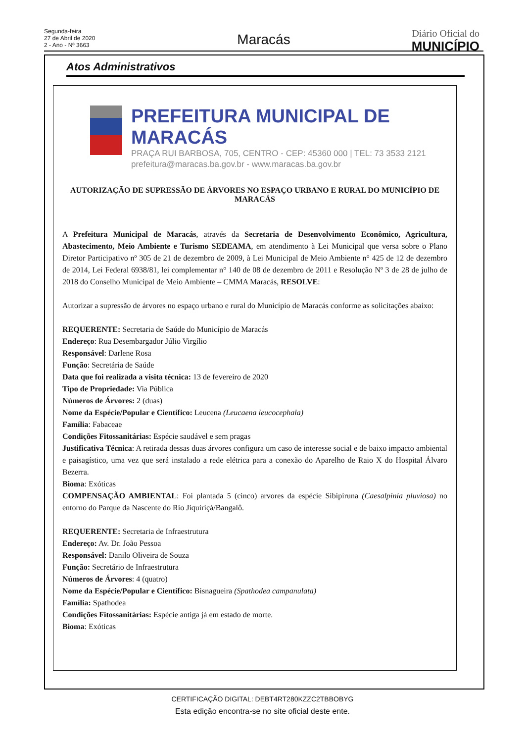Segunda-feira
27 de Abril de 2020
2 - Ano - Nº 3663
Maracás Diário Oficial do
MUNICÍPIO
Atos Administrativos
PREFEITURA MUNICIPAL DE MARACÁS
PRAÇA RUI BARBOSA, 705, CENTRO - CEP: 45360 000 | TEL: 73 3533 2121
prefeitura@maracas.ba.gov.br - www.maracas.ba.gov.br
AUTORIZAÇÃO DE SUPRESSÃO DE ÁRVORES NO ESPAÇO URBANO E RURAL DO MUNICÍPIO DE MARACÁS
A Prefeitura Municipal de Maracás, através da Secretaria de Desenvolvimento Econômico, Agricultura, Abastecimento, Meio Ambiente e Turismo SEDEAMA, em atendimento à Lei Municipal que versa sobre o Plano Diretor Participativo nº 305 de 21 de dezembro de 2009, à Lei Municipal de Meio Ambiente n° 425 de 12 de dezembro de 2014, Lei Federal 6938/81, lei complementar n° 140 de 08 de dezembro de 2011 e Resolução Nº 3 de 28 de julho de 2018 do Conselho Municipal de Meio Ambiente – CMMA Maracás, RESOLVE:
Autorizar a supressão de árvores no espaço urbano e rural do Município de Maracás conforme as solicitações abaixo:
REQUERENTE: Secretaria de Saúde do Município de Maracás
Endereço: Rua Desembargador Júlio Virgílio
Responsável: Darlene Rosa
Função: Secretária de Saúde
Data que foi realizada a visita técnica: 13 de fevereiro de 2020
Tipo de Propriedade: Via Pública
Números de Árvores: 2 (duas)
Nome da Espécie/Popular e Científico: Leucena (Leucaena leucocephala)
Família: Fabaceae
Condições Fitossanitárias: Espécie saudável e sem pragas
Justificativa Técnica: A retirada dessas duas árvores configura um caso de interesse social e de baixo impacto ambiental e paisagístico, uma vez que será instalado a rede elétrica para a conexão do Aparelho de Raio X do Hospital Álvaro Bezerra.
Bioma: Exóticas
COMPENSAÇÃO AMBIENTAL: Foi plantada 5 (cinco) arvores da espécie Sibipiruna (Caesalpinia pluviosa) no entorno do Parque da Nascente do Rio Jiquiriçá/Bangalô.
REQUERENTE: Secretaria de Infraestrutura
Endereço: Av. Dr. João Pessoa
Responsável: Danilo Oliveira de Souza
Função: Secretário de Infraestrutura
Números de Árvores: 4 (quatro)
Nome da Espécie/Popular e Científico: Bisnagueira (Spathodea campanulata)
Família: Spathodea
Condições Fitossanitárias: Espécie antiga já em estado de morte.
Bioma: Exóticas
CERTIFICAÇÃO DIGITAL: DEBT4RT280KZZC2TBBOBYG
Esta edição encontra-se no site oficial deste ente.